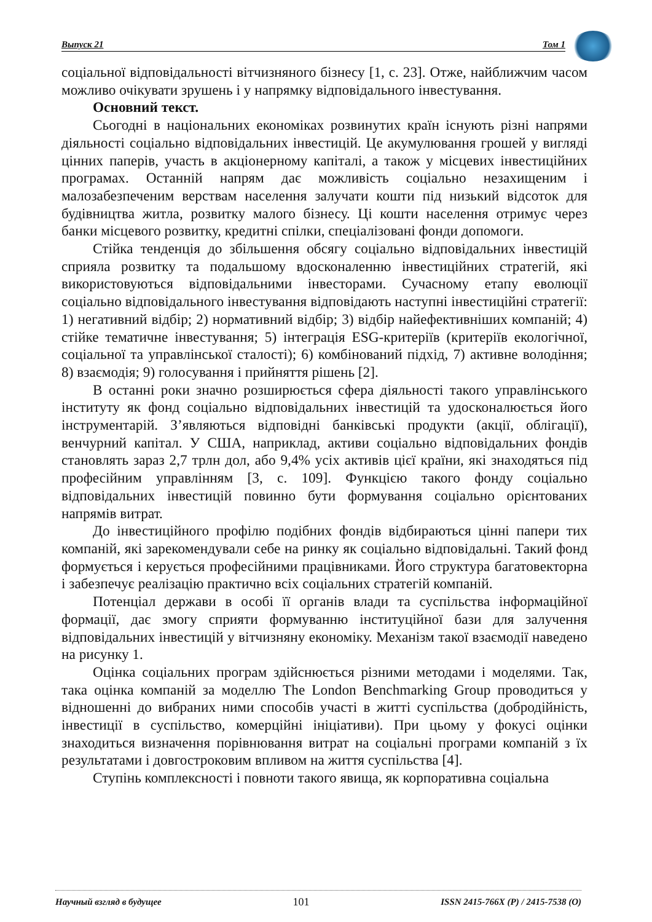Выпуск 21 Том 1
соціальної відповідальності вітчизняного бізнесу [1, с. 23]. Отже, найближчим часом можливо очікувати зрушень і у напрямку відповідального інвестування.
Основний текст.
Сьогодні в національних економіках розвинутих країн існують різні напрями діяльності соціально відповідальних інвестицій. Це акумулювання грошей у вигляді цінних паперів, участь в акціонерному капіталі, а також у місцевих інвестиційних програмах. Останній напрям дає можливість соціально незахищеним і малозабезпеченим верствам населення залучати кошти під низький відсоток для будівництва житла, розвитку малого бізнесу. Ці кошти населення отримує через банки місцевого розвитку, кредитні спілки, спеціалізовані фонди допомоги.
Стійка тенденція до збільшення обсягу соціально відповідальних інвестицій сприяла розвитку та подальшому вдосконаленню інвестиційних стратегій, які використовуються відповідальними інвесторами. Сучасному етапу еволюції соціально відповідального інвестування відповідають наступні інвестиційні стратегії: 1) негативний відбір; 2) нормативний відбір; 3) відбір найефективніших компаній; 4) стійке тематичне інвестування; 5) інтеграція ESG-критеріїв (критеріїв екологічної, соціальної та управлінської сталості); 6) комбінований підхід, 7) активне володіння; 8) взаємодія; 9) голосування і прийняття рішень [2].
В останні роки значно розширюється сфера діяльності такого управлінського інституту як фонд соціально відповідальних інвестицій та удосконалюється його інструментарій. З’являються відповідні банківські продукти (акції, облігації), венчурний капітал. У США, наприклад, активи соціально відповідальних фондів становлять зараз 2,7 трлн дол, або 9,4% усіх активів цієї країни, які знаходяться під професійним управлінням [3, с. 109]. Функцією такого фонду соціально відповідальних інвестицій повинно бути формування соціально орієнтованих напрямів витрат.
До інвестиційного профілю подібних фондів відбираються цінні папери тих компаній, які зарекомендували себе на ринку як соціально відповідальні. Такий фонд формується і керується професійними працівниками. Його структура багатовекторна і забезпечує реалізацію практично всіх соціальних стратегій компаній.
Потенціал держави в особі її органів влади та суспільства інформаційної формації, дає змогу сприяти формуванню інституційної бази для залучення відповідальних інвестицій у вітчизняну економіку. Механізм такої взаємодії наведено на рисунку 1.
Оцінка соціальних програм здійснюється різними методами і моделями. Так, така оцінка компаній за моделлю The London Benchmarking Group проводиться у відношенні до вибраних ними способів участі в житті суспільства (добродійність, інвестиції в суспільство, комерційні ініціативи). При цьому у фокусі оцінки знаходиться визначення порівнювання витрат на соціальні програми компаній з їх результатами і довгостроковим впливом на життя суспільства [4].
Ступінь комплексності і повноти такого явища, як корпоративна соціальна
Научный взгляд в будущее 101 ISSN 2415-766X (P) / 2415-7538 (O)